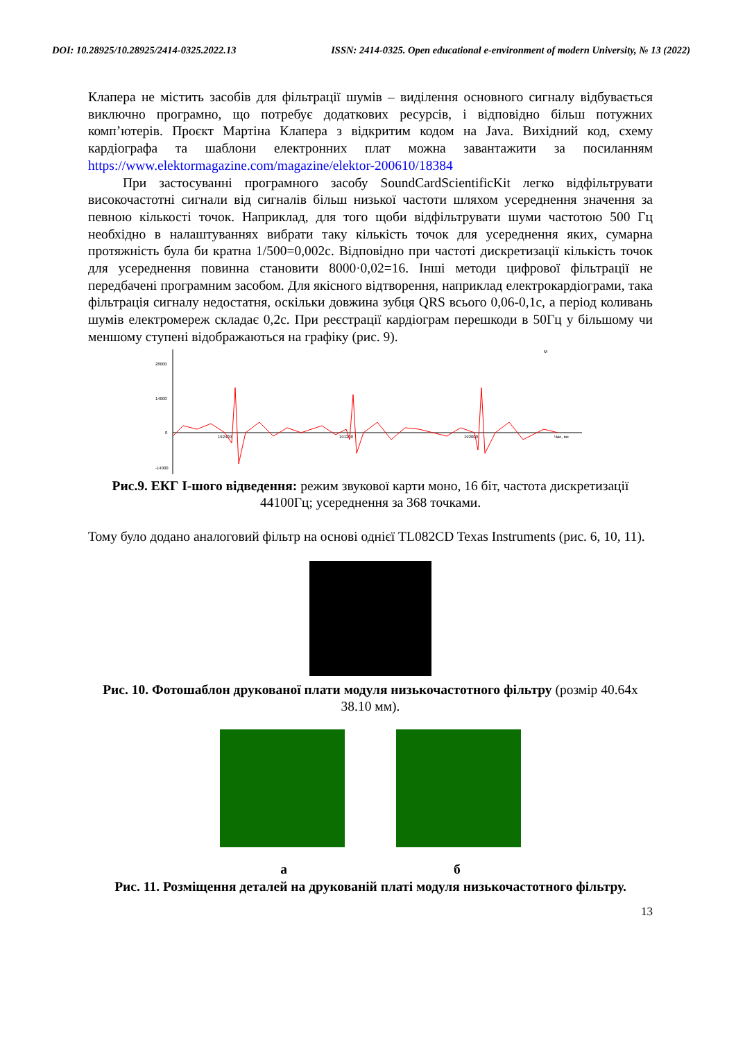DOI: 10.28925/10.28925/2414-0325.2022.13 ISSN: 2414-0325. Open educational e-environment of modern University, № 13 (2022)
Клапера не містить засобів для фільтрації шумів – виділення основного сигналу відбувається виключно програмно, що потребує додаткових ресурсів, і відповідно більш потужних комп’ютерів. Проєкт Мартіна Клапера з відкритим кодом на Java. Вихідний код, схему кардіографа та шаблони електронних плат можна завантажити за посиланням https://www.elektormagazine.com/magazine/elektor-200610/18384
При застосуванні програмного засобу SoundCardScientificKit легко відфільтрувати високочастотні сигнали від сигналів більш низької частоти шляхом усереднення значення за певною кількості точок. Наприклад, для того щоби відфільтрувати шуми частотою 500 Гц необхідно в налаштуваннях вибрати таку кількість точок для усереднення яких, сумарна протяжність була би кратна 1/500=0,002с. Відповідно при частоті дискретизації кількість точок для усереднення повинна становити 8000·0,02=16. Інші методи цифрової фільтрації не передбачені програмним засобом. Для якісного відтворення, наприклад електрокардіограми, така фільтрація сигналу недостатня, оскільки довжина зубця QRS всього 0,06-0,1с, а період коливань шумів електромереж складає 0,2с. При реєстрації кардіограм перешкоди в 50Гц у більшому чи меншому ступені відображаються на графіку (рис. 9).
28000
14000
0
-14000
192400
191200
192000
Час, мс
M
Рис.9. ЕКГ І-шого відведення: режим звукової карти моно, 16 біт, частота дискретизації 44100Гц; усереднення за 368 точками.
Тому було додано аналоговий фільтр на основі однієї TL082CD Texas Instruments (рис. 6, 10, 11).
Рис. 10. Фотошаблон друкованої плати модуля низькочастотного фільтру (розмір 40.64х 38.10 мм).
а б
Рис. 11. Розміщення деталей на друкованій платі модуля низькочастотного фільтру.
13